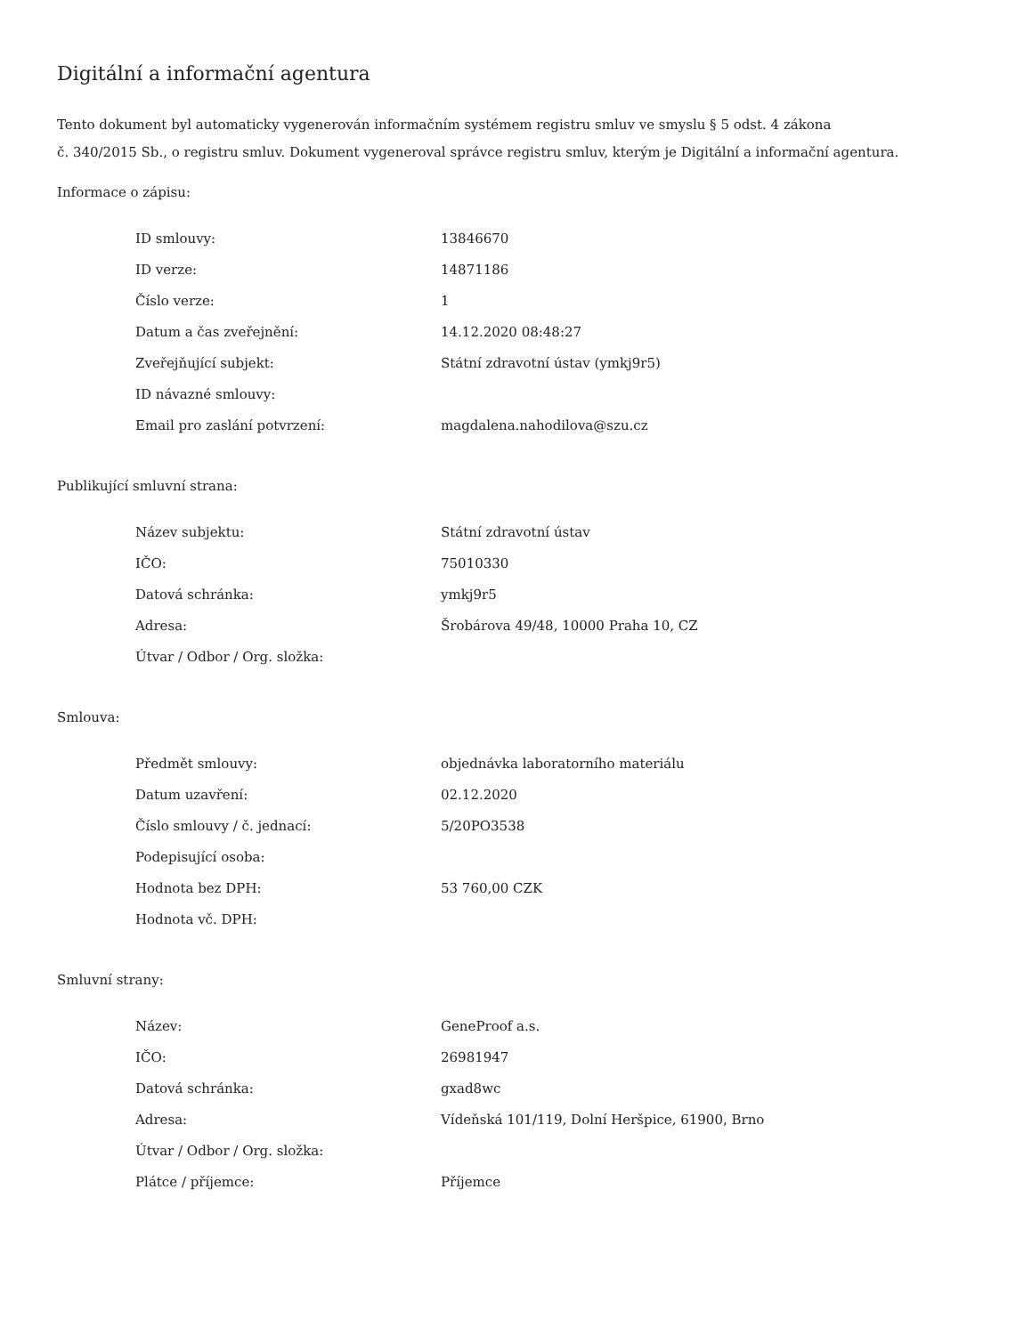Digitální a informační agentura
Tento dokument byl automaticky vygenerován informačním systémem registru smluv ve smyslu § 5 odst. 4 zákona
č. 340/2015 Sb., o registru smluv. Dokument vygeneroval správce registru smluv, kterým je Digitální a informační agentura.
Informace o zápisu:
| ID smlouvy: | 13846670 |
| ID verze: | 14871186 |
| Číslo verze: | 1 |
| Datum a čas zveřejnění: | 14.12.2020 08:48:27 |
| Zveřejňující subjekt: | Státní zdravotní ústav (ymkj9r5) |
| ID návazné smlouvy: | |
| Email pro zaslání potvrzení: | magdalena.nahodilova@szu.cz |
Publikující smluvní strana:
| Název subjektu: | Státní zdravotní ústav |
| IČO: | 75010330 |
| Datová schránka: | ymkj9r5 |
| Adresa: | Šrobárova 49/48, 10000 Praha 10, CZ |
| Útvar / Odbor / Org. složka: | |
Smlouva:
| Předmět smlouvy: | objednávka laboratorního materiálu |
| Datum uzavření: | 02.12.2020 |
| Číslo smlouvy / č. jednací: | 5/20PO3538 |
| Podepisující osoba: | |
| Hodnota bez DPH: | 53 760,00 CZK |
| Hodnota vč. DPH: | |
Smluvní strany:
| Název: | GeneProof a.s. |
| IČO: | 26981947 |
| Datová schránka: | gxad8wc |
| Adresa: | Vídeňská 101/119, Dolní Heršpice, 61900, Brno |
| Útvar / Odbor / Org. složka: | |
| Plátce / příjemce: | Příjemce |